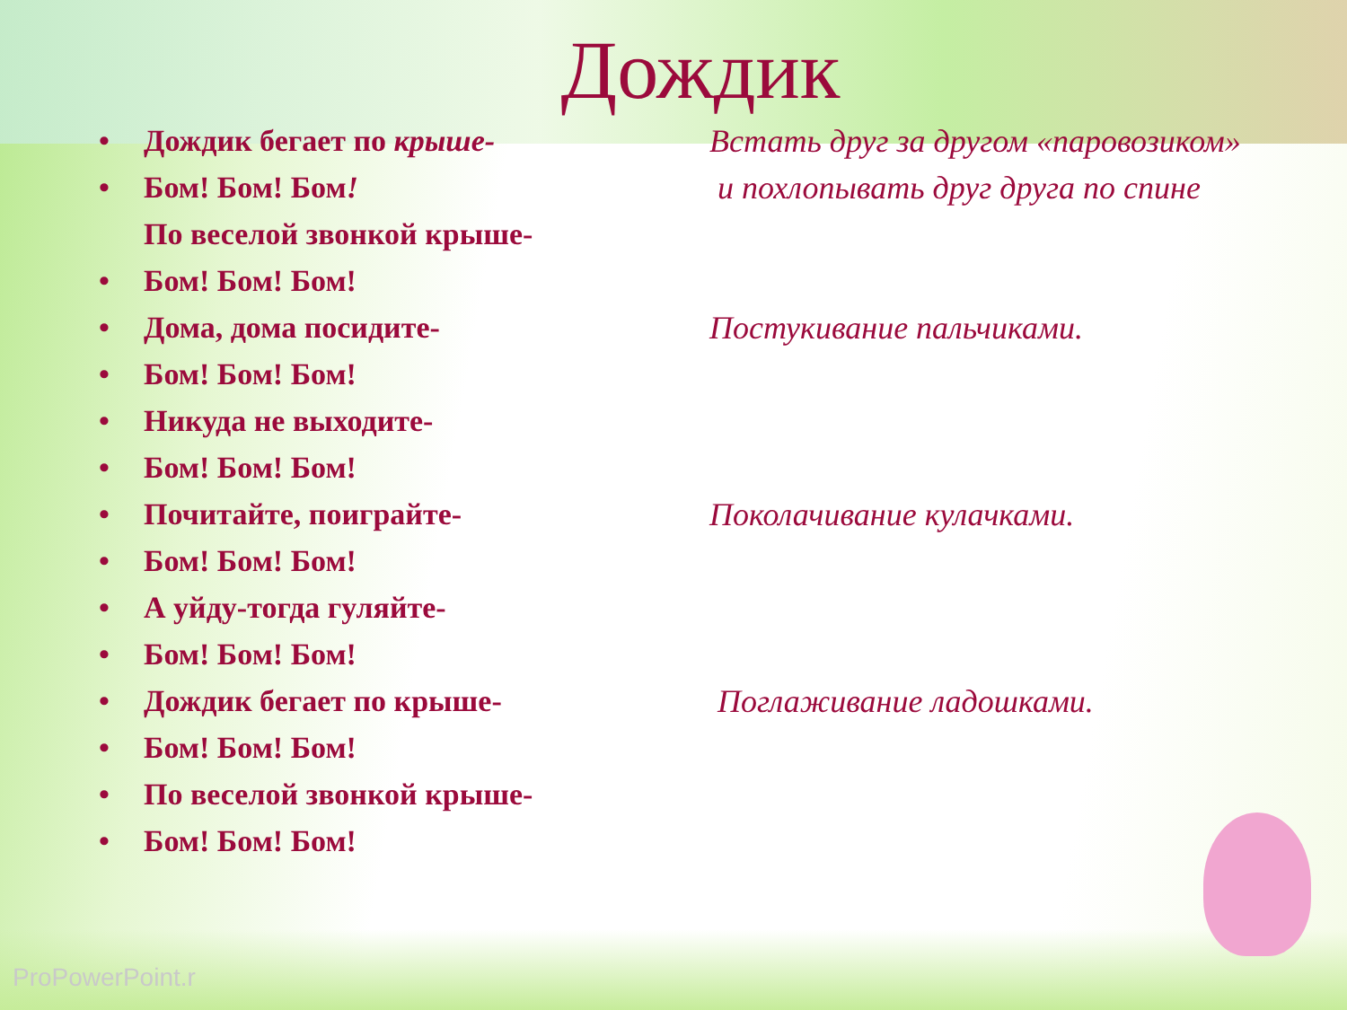Дождик
• Дождик бегает по крыше- Встать друг за другом «паровозиком»
• Бом! Бом! Бом!
По веселой звонкой крыше-
и похлопывать друг друга по спине
• Бом! Бом! Бом!
• Дома, дома посидите- Постукивание пальчиками.
• Бом! Бом! Бом!
• Никуда не выходите-
• Бом! Бом! Бом!
• Почитайте, поиграйте- Поколачивание кулачками.
• Бом! Бом! Бом!
• А уйду-тогда гуляйте-
• Бом! Бом! Бом!
• Дождик бегает по крыше- Поглаживание ладошками.
• Бом! Бом! Бом!
• По веселой звонкой крыше-
• Бом! Бом! Бом!
ProPowerPoint.r